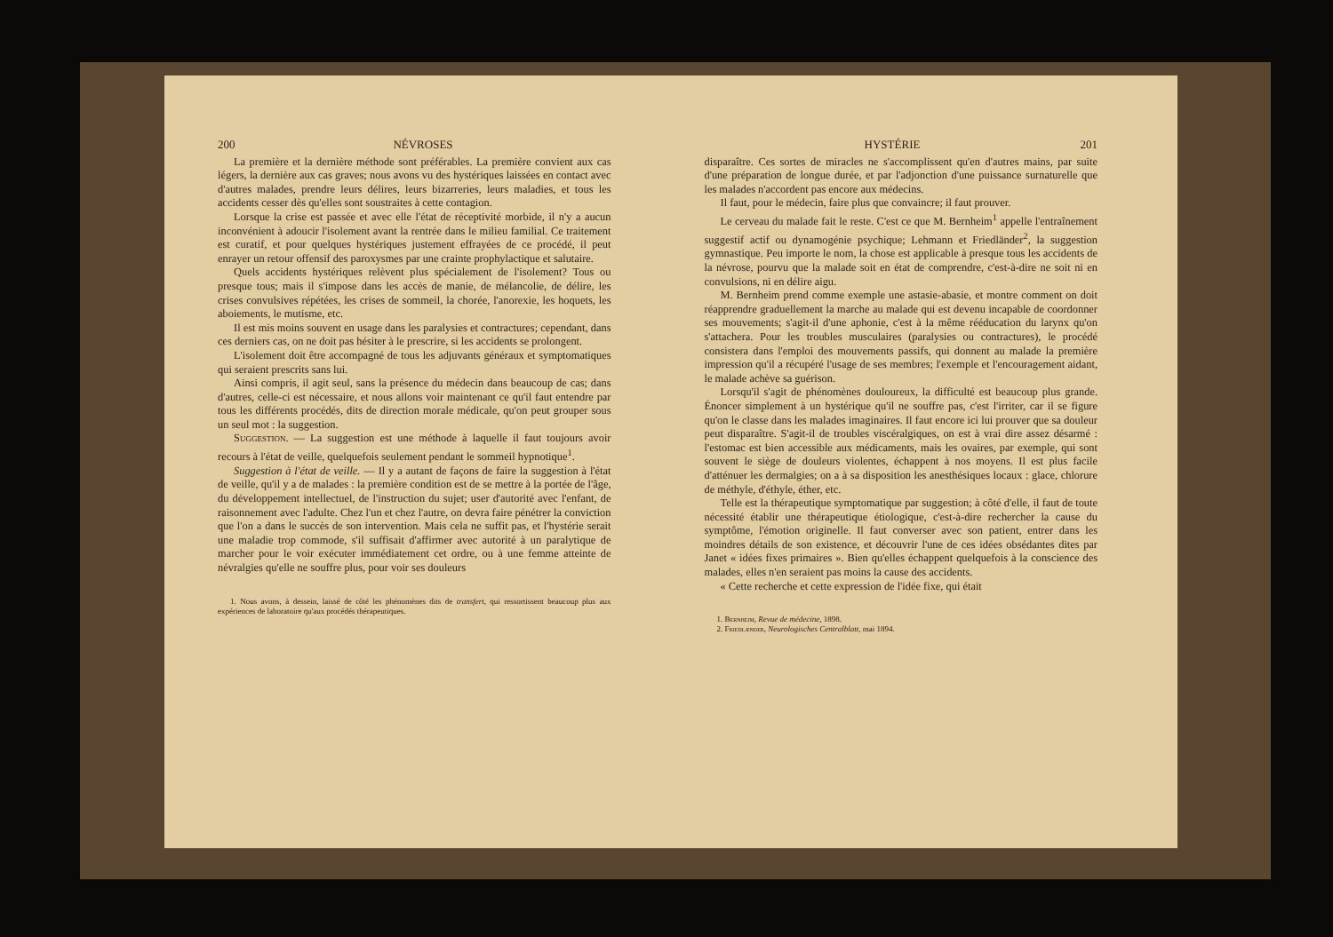200 NÉVROSES
La première et la dernière méthode sont préférables. La première convient aux cas légers, la dernière aux cas graves; nous avons vu des hystériques laissées en contact avec d'autres malades, prendre leurs délires, leurs bizarreries, leurs maladies, et tous les accidents cesser dès qu'elles sont soustraites à cette contagion.
Lorsque la crise est passée et avec elle l'état de réceptivité morbide, il n'y a aucun inconvénient à adoucir l'isolement avant la rentrée dans le milieu familial. Ce traitement est curatif, et pour quelques hystériques justement effrayées de ce procédé, il peut enrayer un retour offensif des paroxysmes par une crainte prophylactique et salutaire.
Quels accidents hystériques relèvent plus spécialement de l'isolement? Tous ou presque tous; mais il s'impose dans les accès de manie, de mélancolie, de délire, les crises convulsives répétées, les crises de sommeil, la chorée, l'anorexie, les hoquets, les aboiements, le mutisme, etc.
Il est mis moins souvent en usage dans les paralysies et contractures; cependant, dans ces derniers cas, on ne doit pas hésiter à le prescrire, si les accidents se prolongent.
L'isolement doit être accompagné de tous les adjuvants généraux et symptomatiques qui seraient prescrits sans lui.
Ainsi compris, il agit seul, sans la présence du médecin dans beaucoup de cas; dans d'autres, celle-ci est nécessaire, et nous allons voir maintenant ce qu'il faut entendre par tous les différents procédés, dits de direction morale médicale, qu'on peut grouper sous un seul mot : la suggestion.
Suggestion. — La suggestion est une méthode à laquelle il faut toujours avoir recours à l'état de veille, quelquefois seulement pendant le sommeil hypnotique<sup>1</sup>.
Suggestion à l'état de veille. — Il y a autant de façons de faire la suggestion à l'état de veille, qu'il y a de malades : la première condition est de se mettre à la portée de l'âge, du développement intellectuel, de l'instruction du sujet; user d'autorité avec l'enfant, de raisonnement avec l'adulte. Chez l'un et chez l'autre, on devra faire pénétrer la conviction que l'on a dans le succès de son intervention. Mais cela ne suffit pas, et l'hystérie serait une maladie trop commode, s'il suffisait d'affirmer avec autorité à un paralytique de marcher pour le voir exécuter immédiatement cet ordre, ou à une femme atteinte de névralgies qu'elle ne souffre plus, pour voir ses douleurs
1. Nous avons, à dessein, laissé de côté les phénomènes dits de transfert, qui ressortissent beaucoup plus aux expériences de laboratoire qu'aux procédés thérapeutiques.
HYSTÉRIE 201
disparaître. Ces sortes de miracles ne s'accomplissent qu'en d'autres mains, par suite d'une préparation de longue durée, et par l'adjonction d'une puissance surnaturelle que les malades n'accordent pas encore aux médecins.
Il faut, pour le médecin, faire plus que convaincre; il faut prouver.
Le cerveau du malade fait le reste. C'est ce que M. Bernheim<sup>1</sup> appelle l'entraînement suggestif actif ou dynamogénie psychique; Lehmann et Friedländer<sup>2</sup>, la suggestion gymnastique. Peu importe le nom, la chose est applicable à presque tous les accidents de la névrose, pourvu que la malade soit en état de comprendre, c'est-à-dire ne soit ni en convulsions, ni en délire aigu.
M. Bernheim prend comme exemple une astasie-abasie, et montre comment on doit réapprendre graduellement la marche au malade qui est devenu incapable de coordonner ses mouvements; s'agit-il d'une aphonie, c'est à la même rééducation du larynx qu'on s'attachera. Pour les troubles musculaires (paralysies ou contractures), le procédé consistera dans l'emploi des mouvements passifs, qui donnent au malade la première impression qu'il a récupéré l'usage de ses membres; l'exemple et l'encouragement aidant, le malade achève sa guérison.
Lorsqu'il s'agit de phénomènes douloureux, la difficulté est beaucoup plus grande. Énoncer simplement à un hystérique qu'il ne souffre pas, c'est l'irriter, car il se figure qu'on le classe dans les malades imaginaires. Il faut encore ici lui prouver que sa douleur peut disparaître. S'agit-il de troubles viscéralgiques, on est à vrai dire assez désarmé : l'estomac est bien accessible aux médicaments, mais les ovaires, par exemple, qui sont souvent le siège de douleurs violentes, échappent à nos moyens. Il est plus facile d'atténuer les dermalgies; on a à sa disposition les anesthésiques locaux : glace, chlorure de méthyle, d'éthyle, éther, etc.
Telle est la thérapeutique symptomatique par suggestion; à côté d'elle, il faut de toute nécessité établir une thérapeutique étiologique, c'est-à-dire rechercher la cause du symptôme, l'émotion originelle. Il faut converser avec son patient, entrer dans les moindres détails de son existence, et découvrir l'une de ces idées obsédantes dites par Janet « idées fixes primaires ». Bien qu'elles échappent quelquefois à la conscience des malades, elles n'en seraient pas moins la cause des accidents.
« Cette recherche et cette expression de l'idée fixe, qui était
1. Bernheim, Revue de médecine, 1898.
2. Friedlænder, Neurologisches Centralblatt, mai 1894.